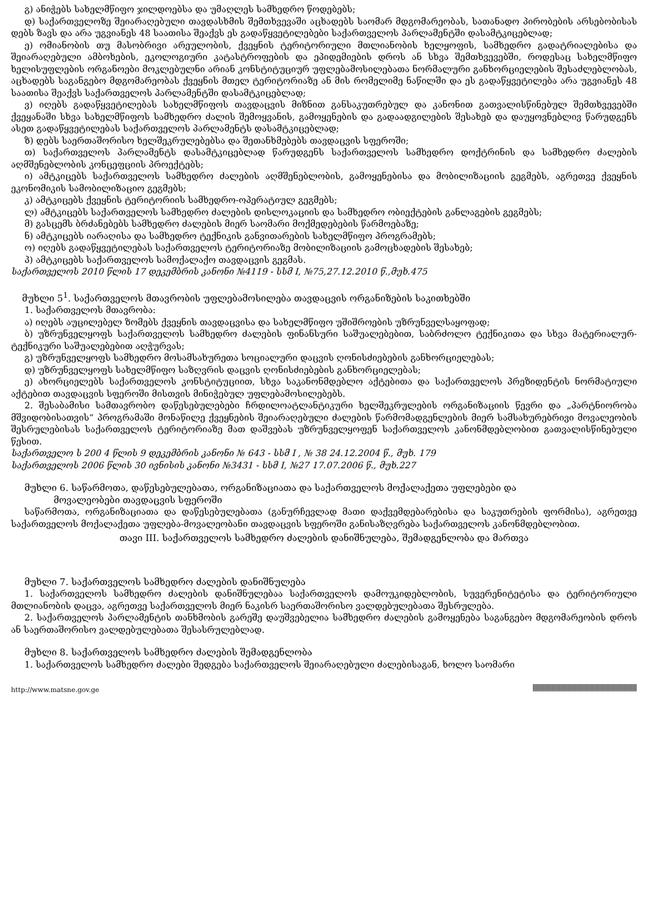გ) ანიჭებს სახელმწიფო ჯილდოებსა და უმაღლეს სამხედრო წოდებებს;
დ) საქართველოზე შეიარაღებული თავდასხმის შემთხვევაში აცხადებს საომარ მდგომარეობას, სათანადო პირობების არსებობისას დებს ზავს და არა უგვიანეს 48 საათისა შეაქვს ეს გადაწყვეტილებები საქართველოს პარლამენტში დასამტკიცებლად;
ე) ომიანობის თუ მასობრივი არეულობის, ქვეყნის ტერიტორიული მთლიანობის ხელყოფის, სამხედრო გადატრიალებისა და შეიარაღებული ამბოხების, ეკოლოგიური კატასტროფების და ეპიდემიების დროს ან სხვა შემთხვევებში, როდესაც სახელმწიფო ხელისუფლების ორგანოები მოკლებულნი არიან კონსტიტუციურ უფლებამოსილებათა ნორმალური განხორციელების შესაძლებლობას, აცხადებს საგანგებო მდგომარეობას ქვეყნის მთელ ტერიტორიაზე ან მის რომელიმე ნაწილში და ეს გადაწყვეტილება არა უგვიანეს 48 საათისა შეაქვს საქართველოს პარლამენტში დასამტკიცებლად;
ვ) იღებს გადაწყვეტილებას სახელმწიფოს თავდაცვის მიზნით განსაკუთრებულ და კანონით გათვალისწინებულ შემთხვევებში ქვეყანაში სხვა სახელმწიფოს სამხედრო ძალის შემოყვანის, გამოყენების და გადაადგილების შესახებ და დაუყოვნებლივ წარუდგენს ასეთ გადაწყვეტილებას საქართველოს პარლამენტს დასამტკიცებლად;
ზ) დებს საერთაშორისო ხელშეკრულებებსა და შეთანხმებებს თავდაცვის სფეროში;
თ) საქართველოს პარლამენტს დასამტკიცებლად წარუდგენს საქართველოს სამხედრო დოქტრინის და სამხედრო ძალების აღმშენებლობის კონცეფციის პროექტებს;
ი) ამტკიცებს საქართველოს სამხედრო ძალების აღმშენებლობის, გამოყენებისა და მობილიზაციის გეგმებს, აგრეთვე ქვეყნის ეკონომიკის სამობილიზაციო გეგმებს;
კ) ამტკიცებს ქვეყნის ტერიტორიის სამხედრო-ოპერატიულ გეგმებს;
ლ) ამტკიცებს საქართველოს სამხედრო ძალების დისლოკაციის და სამხედრო ობიექტების განლაგების გეგმებს;
მ) გასცემს ბრძანებებს სამხედრო ძალების მიერ საომარი მოქმედებების წარმოებაზე;
ნ) ამტკიცებს იარაღისა და სამხედრო ტექნიკის განვითარების სახელმწიფო პროგრამებს;
ო) იღებს გადაწყვეტილებას საქართველოს ტერიტორიაზე მობილიზაციის გამოცხადების შესახებ;
პ) ამტკიცებს საქართველოს სამოქალაქო თავდაცვის გეგმას.
საქართველოს 2010 წლის 17 დეკემბრის კანონი №4119 - სსმ I, №75,27.12.2010 წ.,მუხ.475
მუხლი 5<sup>1</sup>. საქართველოს მთავრობის უფლებამოსილება თავდაცვის ორგანიზების საკითხებში
1. საქართველოს მთავრობა:
ა) იღებს აუცილებელ ზომებს ქვეყნის თავდაცვისა და სახელმწიფო უშიშროების უზრუნველსაყოფად;
ბ) უზრუნველყოფს საქართველოს სამხედრო ძალების ფინანსური საშუალებებით, საბრძოლო ტექნიკითა და სხვა მატერიალურ-ტექნიკური საშუალებებით აღჭურვას;
გ) უზრუნველყოფს სამხედრო მოსამსახურეთა სოციალური დაცვის ღონისძიებების განხორციელებას;
დ) უზრუნველყოფს სახელმწიფო საზღვრის დაცვის ღონისძიებების განხორციელებას;
ე) ახორციელებს საქართველოს კონსტიტუციით, სხვა საკანონმდებლო აქტებითა და საქართველოს პრეზიდენტის ნორმატიული აქტებით თავდაცვის სფეროში მისთვის მინიჭებულ უფლებამოსილებებს.
2. შესაბამისი სამთავრობო დაწესებულებები ჩრდილოატლანტიკური ხელშეკრულების ორგანიზაციის წევრი და „პარტნიორობა მშვიდობისათვის“ პროგრამაში მონაწილე ქვეყნების შეიარაღებული ძალების წარმომადგენლების მიერ სამსახურებრივი მოვალეობის შესრულებისას საქართველოს ტერიტორიაზე მათ დაშვებას უზრუნველყოფენ საქართველოს კანონმდებლობით გათვალისწინებული წესით.
საქართველო ს 200 4 წლის 9 დეკემბრის კანონი № 643 - სსმ I , № 38 24.12.2004 წ., მუხ. 179
საქართველოს 2006 წლის 30 ივნისის კანონი №3431 - სსმ I, №27 17.07.2006 წ., მუხ.227
მუხლი 6. საწარმოთა, დაწესებულებათა, ორგანიზაციათა და საქართველოს მოქალაქეთა უფლებები და
მოვალეობები თავდაცვის სფეროში
საწარმოთა, ორგანიზაციათა და დაწესებულებათა (განურჩევლად მათი დაქვემდებარებისა და საკუთრების ფორმისა), აგრეთვე საქართველოს მოქალაქეთა უფლება-მოვალეობანი თავდაცვის სფეროში განისაზღვრება საქართველოს კანონმდებლობით.
თავი III. საქართველოს სამხედრო ძალების დანიშნულება, შემადგენლობა და მართვა
მუხლი 7. საქართველოს სამხედრო ძალების დანიშნულება
1. საქართველოს სამხედრო ძალების დანიშნულებაა საქართველოს დამოუკიდებლობის, სუვერენიტეტისა და ტერიტორიული მთლიანობის დაცვა, აგრეთვე საქართველოს მიერ ნაკისრ საერთაშორისო ვალდებულებათა შესრულება.
2. საქართველოს პარლამენტის თანხმობის გარეშე დაუშვებელია სამხედრო ძალების გამოყენება საგანგებო მდგომარეობის დროს ან საერთაშორისო ვალდებულებათა შესასრულებლად.
მუხლი 8. საქართველოს სამხედრო ძალების შემადგენლობა
1. საქართველოს სამხედრო ძალები შედგება საქართველოს შეიარაღებული ძალებისაგან, ხოლო საომარი
http://www.matsne.gov.ge